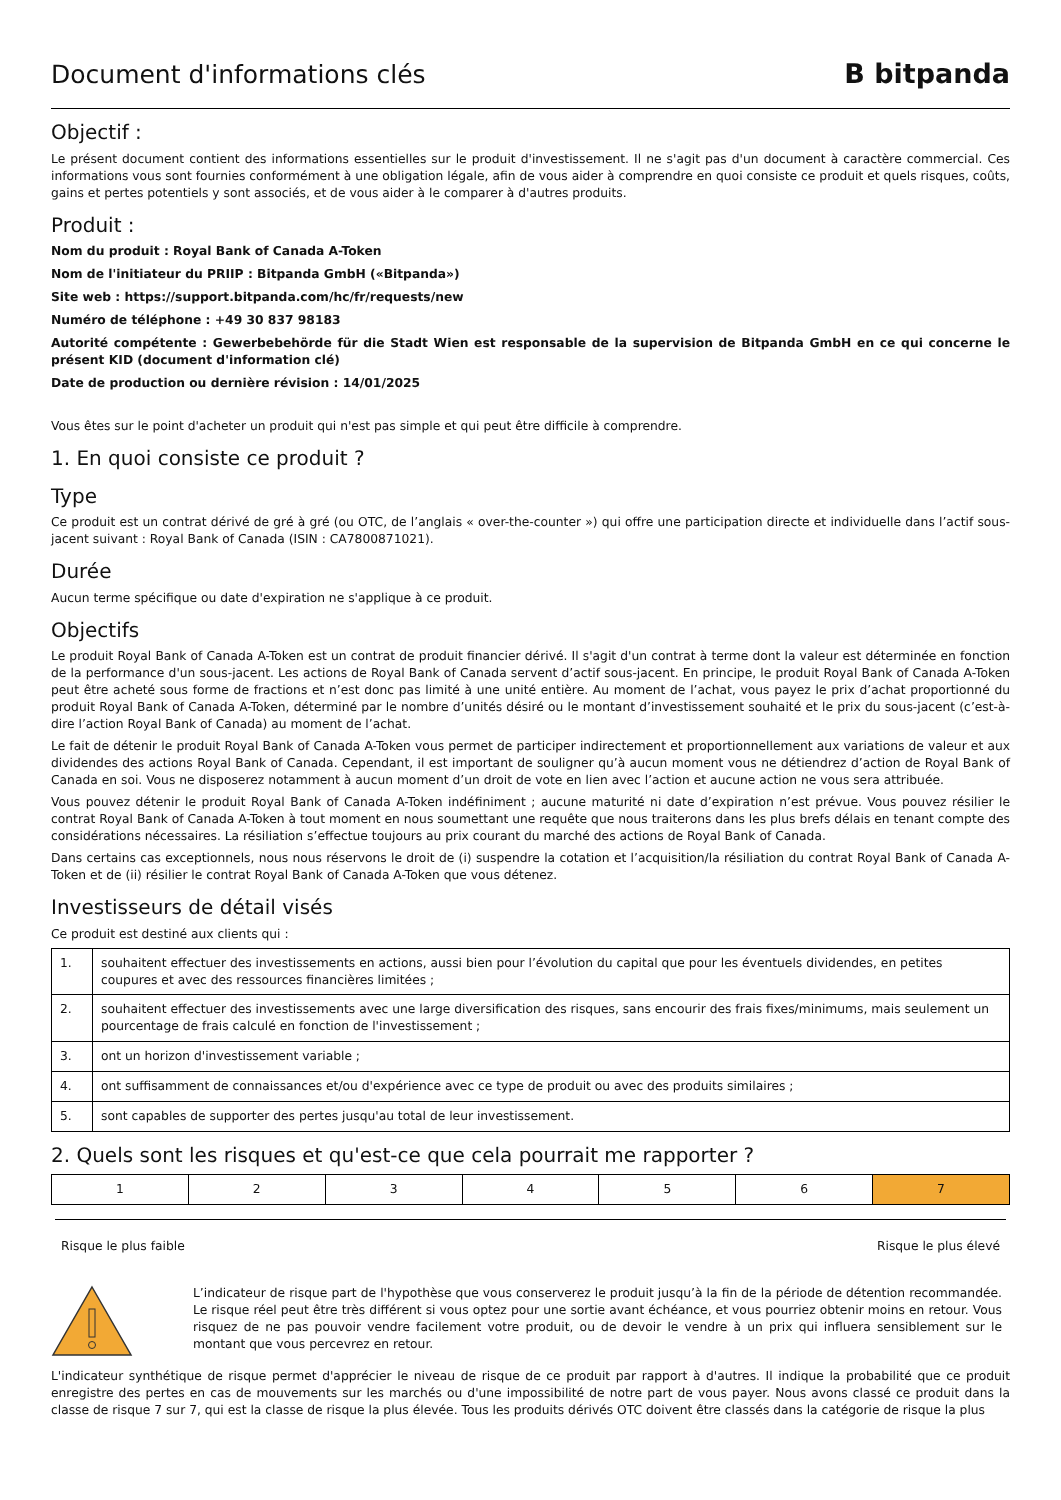Document d'informations clés
B bitpanda
Objectif :
Le présent document contient des informations essentielles sur le produit d'investissement. Il ne s'agit pas d'un document à caractère commercial. Ces informations vous sont fournies conformément à une obligation légale, afin de vous aider à comprendre en quoi consiste ce produit et quels risques, coûts, gains et pertes potentiels y sont associés, et de vous aider à le comparer à d'autres produits.
Produit :
Nom du produit : Royal Bank of Canada A-Token
Nom de l'initiateur du PRIIP : Bitpanda GmbH («Bitpanda»)
Site web : https://support.bitpanda.com/hc/fr/requests/new
Numéro de téléphone : +49 30 837 98183
Autorité compétente : Gewerbebehörde für die Stadt Wien est responsable de la supervision de Bitpanda GmbH en ce qui concerne le présent KID (document d'information clé)
Date de production ou dernière révision : 14/01/2025
Vous êtes sur le point d'acheter un produit qui n'est pas simple et qui peut être difficile à comprendre.
1. En quoi consiste ce produit ?
Type
Ce produit est un contrat dérivé de gré à gré (ou OTC, de l’anglais « over-the-counter ») qui offre une participation directe et individuelle dans l’actif sous-jacent suivant : Royal Bank of Canada (ISIN : CA7800871021).
Durée
Aucun terme spécifique ou date d'expiration ne s'applique à ce produit.
Objectifs
Le produit Royal Bank of Canada A-Token est un contrat de produit financier dérivé. Il s'agit d'un contrat à terme dont la valeur est déterminée en fonction de la performance d'un sous-jacent. Les actions de Royal Bank of Canada servent d’actif sous-jacent. En principe, le produit Royal Bank of Canada A-Token peut être acheté sous forme de fractions et n’est donc pas limité à une unité entière. Au moment de l’achat, vous payez le prix d’achat proportionné du produit Royal Bank of Canada A-Token, déterminé par le nombre d’unités désiré ou le montant d’investissement souhaité et le prix du sous-jacent (c’est-à-dire l’action Royal Bank of Canada) au moment de l’achat.
Le fait de détenir le produit Royal Bank of Canada A-Token vous permet de participer indirectement et proportionnellement aux variations de valeur et aux dividendes des actions Royal Bank of Canada. Cependant, il est important de souligner qu’à aucun moment vous ne détiendrez d’action de Royal Bank of Canada en soi. Vous ne disposerez notamment à aucun moment d’un droit de vote en lien avec l’action et aucune action ne vous sera attribuée.
Vous pouvez détenir le produit Royal Bank of Canada A-Token indéfiniment ; aucune maturité ni date d’expiration n’est prévue. Vous pouvez résilier le contrat Royal Bank of Canada A-Token à tout moment en nous soumettant une requête que nous traiterons dans les plus brefs délais en tenant compte des considérations nécessaires. La résiliation s’effectue toujours au prix courant du marché des actions de Royal Bank of Canada.
Dans certains cas exceptionnels, nous nous réservons le droit de (i) suspendre la cotation et l’acquisition/la résiliation du contrat Royal Bank of Canada A-Token et de (ii) résilier le contrat Royal Bank of Canada A-Token que vous détenez.
Investisseurs de détail visés
Ce produit est destiné aux clients qui :
| 1. | souhaitent effectuer des investissements en actions, aussi bien pour l’évolution du capital que pour les éventuels dividendes, en petites coupures et avec des ressources financières limitées ; |
| 2. | souhaitent effectuer des investissements avec une large diversification des risques, sans encourir des frais fixes/minimums, mais seulement un pourcentage de frais calculé en fonction de l'investissement ; |
| 3. | ont un horizon d'investissement variable ; |
| 4. | ont suffisamment de connaissances et/ou d'expérience avec ce type de produit ou avec des produits similaires ; |
| 5. | sont capables de supporter des pertes jusqu'au total de leur investissement. |
2. Quels sont les risques et qu'est-ce que cela pourrait me rapporter ?
| 1 | 2 | 3 | 4 | 5 | 6 | 7 |
Risque le plus faible Risque le plus élevé
L’indicateur de risque part de l'hypothèse que vous conserverez le produit jusqu’à la fin de la période de détention recommandée. Le risque réel peut être très différent si vous optez pour une sortie avant échéance, et vous pourriez obtenir moins en retour. Vous risquez de ne pas pouvoir vendre facilement votre produit, ou de devoir le vendre à un prix qui influera sensiblement sur le montant que vous percevrez en retour.
L'indicateur synthétique de risque permet d'apprécier le niveau de risque de ce produit par rapport à d'autres. Il indique la probabilité que ce produit enregistre des pertes en cas de mouvements sur les marchés ou d'une impossibilité de notre part de vous payer. Nous avons classé ce produit dans la classe de risque 7 sur 7, qui est la classe de risque la plus élevée. Tous les produits dérivés OTC doivent être classés dans la catégorie de risque la plus